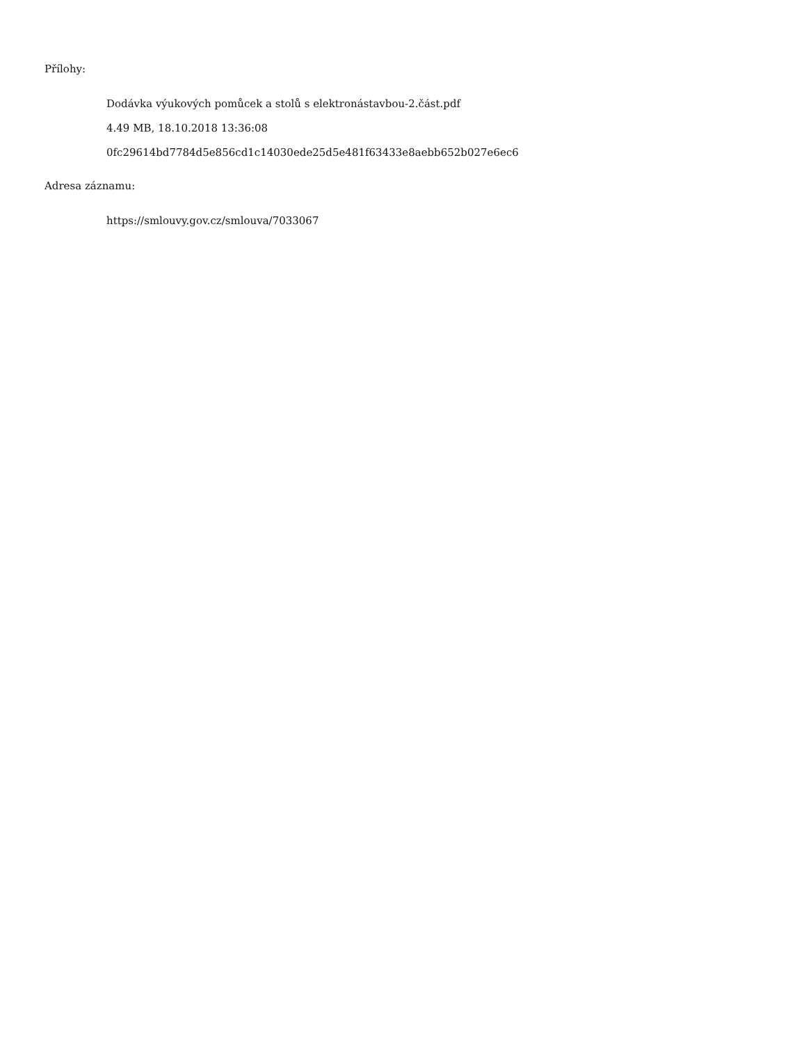Přílohy:
Dodávka výukových pomůcek a stolů s elektronástavbou-2.část.pdf
4.49 MB, 18.10.2018 13:36:08
0fc29614bd7784d5e856cd1c14030ede25d5e481f63433e8aebb652b027e6ec6
Adresa záznamu:
https://smlouvy.gov.cz/smlouva/7033067